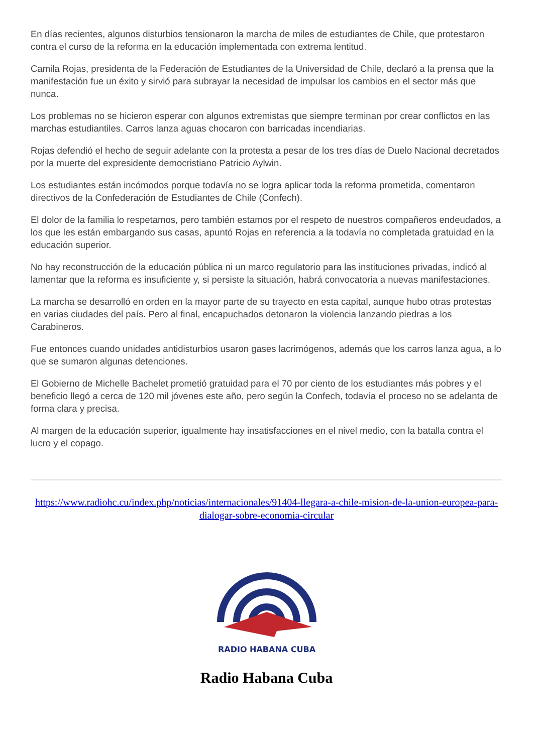En días recientes, algunos disturbios tensionaron la marcha de miles de estudiantes de Chile, que protestaron contra el curso de la reforma en la educación implementada con extrema lentitud.
Camila Rojas, presidenta de la Federación de Estudiantes de la Universidad de Chile, declaró a la prensa que la manifestación fue un éxito y sirvió para subrayar la necesidad de impulsar los cambios en el sector más que nunca.
Los problemas no se hicieron esperar con algunos extremistas que siempre terminan por crear conflictos en las marchas estudiantiles. Carros lanza aguas chocaron con barricadas incendiarias.
Rojas defendió el hecho de seguir adelante con la protesta a pesar de los tres días de Duelo Nacional decretados por la muerte del expresidente democristiano Patricio Aylwin.
Los estudiantes están incómodos porque todavía no se logra aplicar toda la reforma prometida, comentaron directivos de la Confederación de Estudiantes de Chile (Confech).
El dolor de la familia lo respetamos, pero también estamos por el respeto de nuestros compañeros endeudados, a los que les están embargando sus casas, apuntó Rojas en referencia a la todavía no completada gratuidad en la educación superior.
No hay reconstrucción de la educación pública ni un marco regulatorio para las instituciones privadas, indicó al lamentar que la reforma es insuficiente y, si persiste la situación, habrá convocatoria a nuevas manifestaciones.
La marcha se desarrolló en orden en la mayor parte de su trayecto en esta capital, aunque hubo otras protestas en varias ciudades del país. Pero al final, encapuchados detonaron la violencia lanzando piedras a los Carabineros.
Fue entonces cuando unidades antidisturbios usaron gases lacrimógenos, además que los carros lanza agua, a lo que se sumaron algunas detenciones.
El Gobierno de Michelle Bachelet prometió gratuidad para el 70 por ciento de los estudiantes más pobres y el beneficio llegó a cerca de 120 mil jóvenes este año, pero según la Confech, todavía el proceso no se adelanta de forma clara y precisa.
Al margen de la educación superior, igualmente hay insatisfacciones en el nivel medio, con la batalla contra el lucro y el copago.
https://www.radiohc.cu/index.php/noticias/internacionales/91404-llegara-a-chile-mision-de-la-union-europea-para-dialogar-sobre-economia-circular
RADIO HABANA CUBA
Radio Habana Cuba